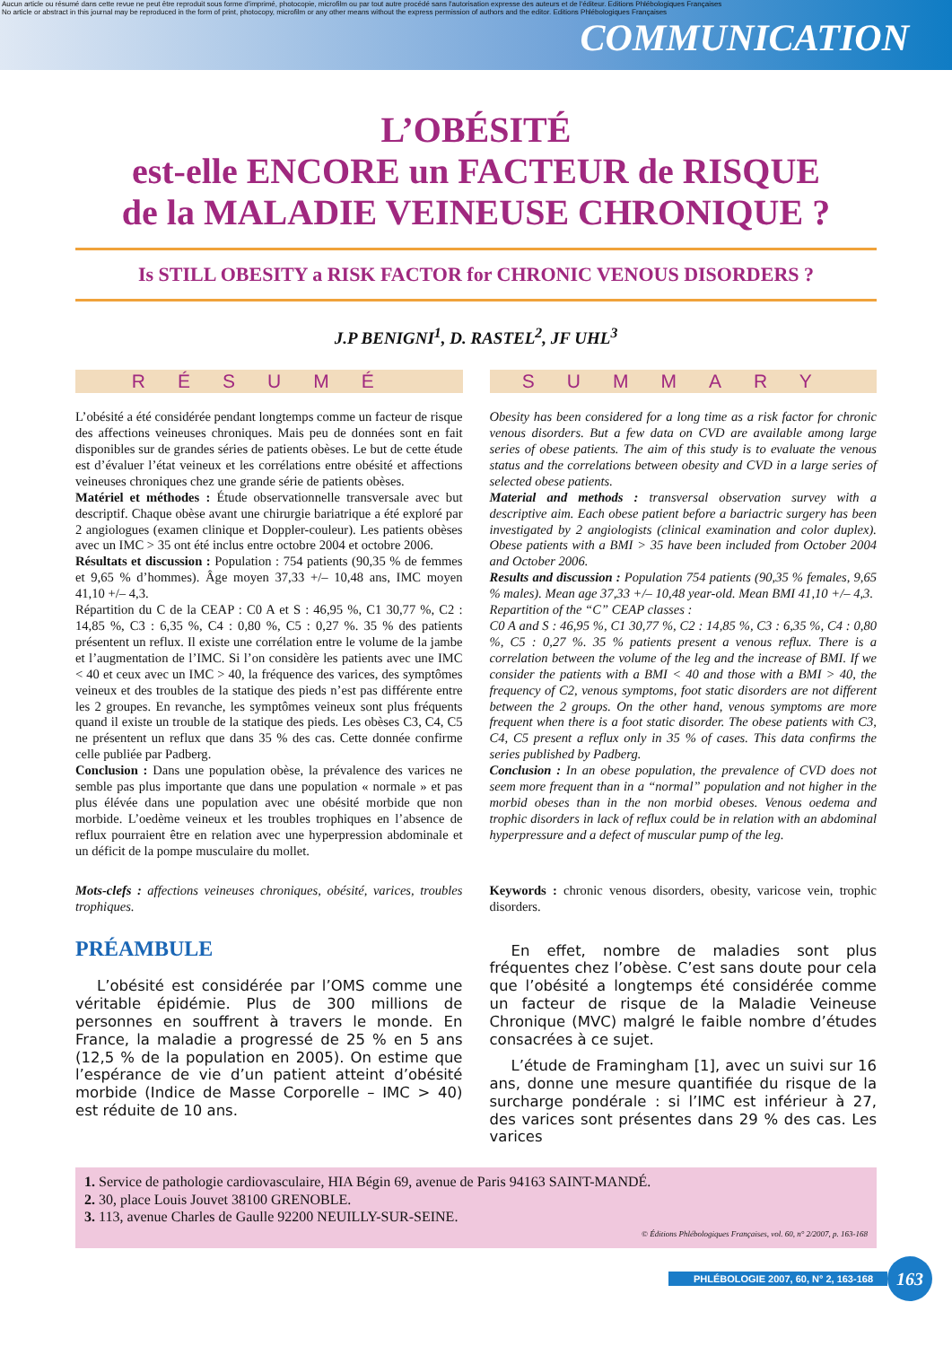Aucun article ou résumé dans cette revue ne peut être reproduit sous forme d'imprimé, photocopie, microfilm ou par tout autre procédé sans l'autorisation expresse des auteurs et de l'éditeur. Editions Phlébologiques Françaises
No article or abstract in this journal may be reproduced in the form of print, photocopy, microfilm or any other means without the express permission of authors and the editor. Editions Phlébologiques Françaises
COMMUNICATION
L’OBÉSITÉ
est-elle ENCORE un FACTEUR de RISQUE
de la MALADIE VEINEUSE CHRONIQUE ?
Is STILL OBESITY a RISK FACTOR for CHRONIC VENOUS DISORDERS ?
J.P BENIGNI<sup>1</sup>, D. RASTEL<sup>2</sup>, JF UHL<sup>3</sup>
RÉSUMÉ
L’obésité a été considérée pendant longtemps comme un facteur de risque des affections veineuses chroniques. Mais peu de données sont en fait disponibles sur de grandes séries de patients obèses. Le but de cette étude est d’évaluer l’état veineux et les corrélations entre obésité et affections veineuses chroniques chez une grande série de patients obèses.
Matériel et méthodes : Étude observationnelle transversale avec but descriptif. Chaque obèse avant une chirurgie bariatrique a été exploré par 2 angiologues (examen clinique et Doppler-couleur). Les patients obèses avec un IMC > 35 ont été inclus entre octobre 2004 et octobre 2006.
Résultats et discussion : Population : 754 patients (90,35 % de femmes et 9,65 % d’hommes). Âge moyen 37,33 +/– 10,48 ans, IMC moyen 41,10 +/– 4,3.
Répartition du C de la CEAP : C0 A et S : 46,95 %, C1 30,77 %, C2 : 14,85 %, C3 : 6,35 %, C4 : 0,80 %, C5 : 0,27 %. 35 % des patients présentent un reflux. Il existe une corrélation entre le volume de la jambe et l’augmentation de l’IMC. Si l’on considère les patients avec une IMC < 40 et ceux avec un IMC > 40, la fréquence des varices, des symptômes veineux et des troubles de la statique des pieds n’est pas différente entre les 2 groupes. En revanche, les symptômes veineux sont plus fréquents quand il existe un trouble de la statique des pieds. Les obèses C3, C4, C5 ne présentent un reflux que dans 35 % des cas. Cette donnée confirme celle publiée par Padberg.
Conclusion : Dans une population obèse, la prévalence des varices ne semble pas plus importante que dans une population « normale » et pas plus élévée dans une population avec une obésité morbide que non morbide. L’oedème veineux et les troubles trophiques en l’absence de reflux pourraient être en relation avec une hyperpression abdominale et un déficit de la pompe musculaire du mollet.
Mots-clefs : affections veineuses chroniques, obésité, varices, troubles trophiques.
PRÉAMBULE
L’obésité est considérée par l’OMS comme une véritable épidémie. Plus de 300 millions de personnes en souffrent à travers le monde. En France, la maladie a progressé de 25 % en 5 ans (12,5 % de la population en 2005). On estime que l’espérance de vie d’un patient atteint d’obésité morbide (Indice de Masse Corporelle – IMC > 40) est réduite de 10 ans.
SUMMARY
Obesity has been considered for a long time as a risk factor for chronic venous disorders. But a few data on CVD are available among large series of obese patients. The aim of this study is to evaluate the venous status and the correlations between obesity and CVD in a large series of selected obese patients.
Material and methods : transversal observation survey with a descriptive aim. Each obese patient before a bariactric surgery has been investigated by 2 angiologists (clinical examination and color duplex). Obese patients with a BMI > 35 have been included from October 2004 and October 2006.
Results and discussion : Population 754 patients (90,35 % females, 9,65 % males). Mean age 37,33 +/– 10,48 year-old. Mean BMI 41,10 +/– 4,3.
Repartition of the “C” CEAP classes :
C0 A and S : 46,95 %, C1 30,77 %, C2 : 14,85 %, C3 : 6,35 %, C4 : 0,80 %, C5 : 0,27 %. 35 % patients present a venous reflux. There is a correlation between the volume of the leg and the increase of BMI. If we consider the patients with a BMI < 40 and those with a BMI > 40, the frequency of C2, venous symptoms, foot static disorders are not different between the 2 groups. On the other hand, venous symptoms are more frequent when there is a foot static disorder. The obese patients with C3, C4, C5 present a reflux only in 35 % of cases. This data confirms the series published by Padberg.
Conclusion : In an obese population, the prevalence of CVD does not seem more frequent than in a “normal” population and not higher in the morbid obeses than in the non morbid obeses. Venous oedema and trophic disorders in lack of reflux could be in relation with an abdominal hyperpressure and a defect of muscular pump of the leg.
Keywords : chronic venous disorders, obesity, varicose vein, trophic disorders.
En effet, nombre de maladies sont plus fréquentes chez l’obèse. C’est sans doute pour cela que l’obésité a longtemps été considérée comme un facteur de risque de la Maladie Veineuse Chronique (MVC) malgré le faible nombre d’études consacrées à ce sujet.
L’étude de Framingham [1], avec un suivi sur 16 ans, donne une mesure quantifiée du risque de la surcharge pondérale : si l’IMC est inférieur à 27, des varices sont présentes dans 29 % des cas. Les varices
1. Service de pathologie cardiovasculaire, HIA Bégin 69, avenue de Paris 94163 SAINT-MANDÉ.
2. 30, place Louis Jouvet 38100 GRENOBLE.
3. 113, avenue Charles de Gaulle 92200 NEUILLY-SUR-SEINE.
© Éditions Phlébologiques Françaises, vol. 60, n° 2/2007, p. 163-168
PHLÉBOLOGIE 2007, 60, N° 2, 163-168
163